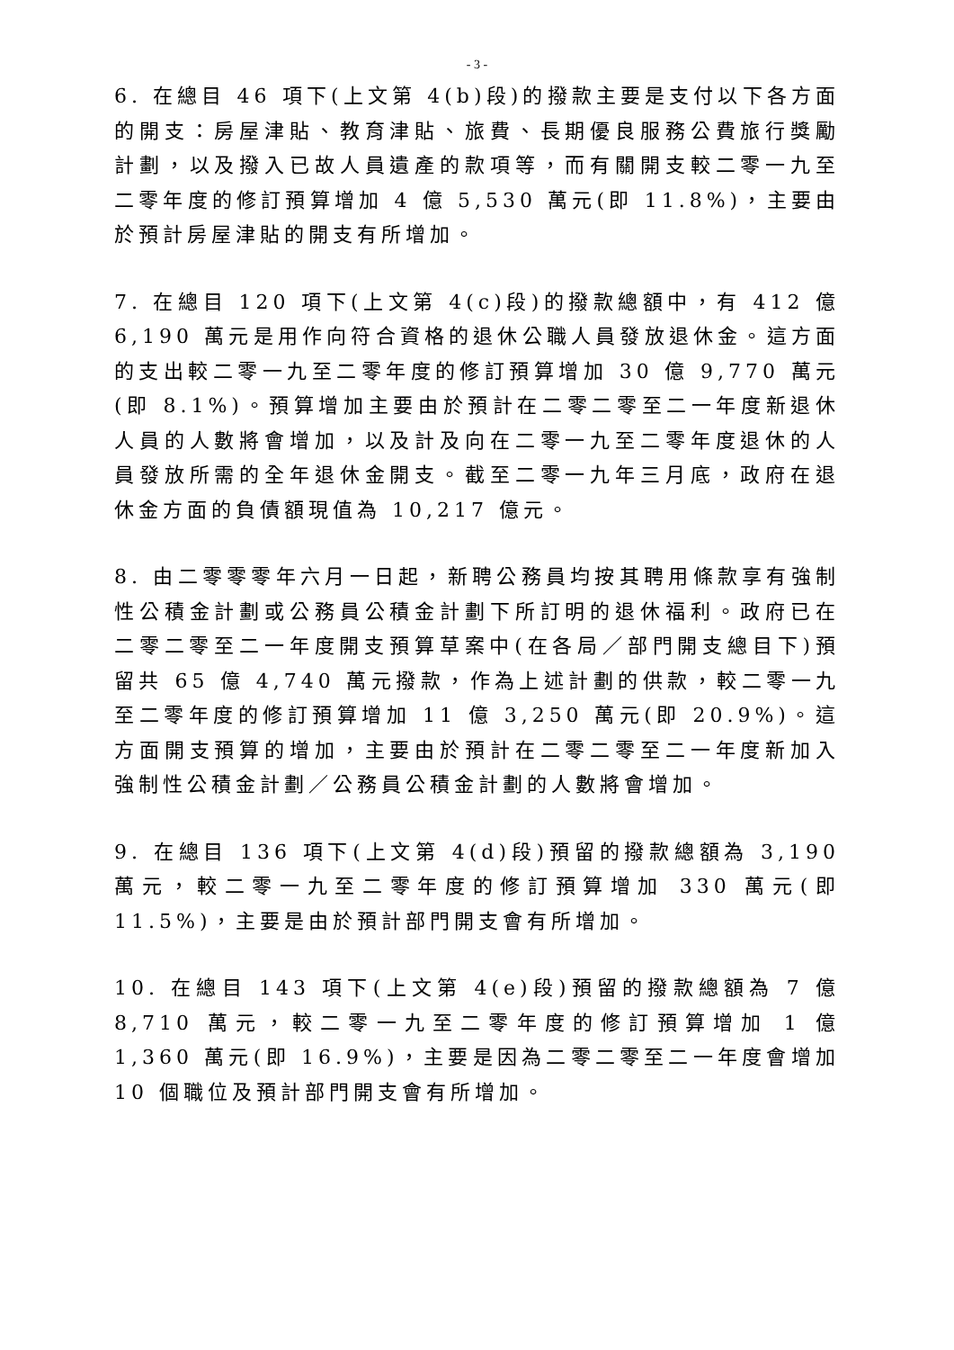- 3 -
6. 在總目 46 項下(上文第 4(b)段)的撥款主要是支付以下各方面的開支：房屋津貼、教育津貼、旅費、長期優良服務公費旅行獎勵計劃，以及撥入已故人員遺產的款項等，而有關開支較二零一九至二零年度的修訂預算增加 4 億 5,530 萬元(即 11.8%)，主要由於預計房屋津貼的開支有所增加。
7. 在總目 120 項下(上文第 4(c)段)的撥款總額中，有 412 億 6,190 萬元是用作向符合資格的退休公職人員發放退休金。這方面的支出較二零一九至二零年度的修訂預算增加 30 億 9,770 萬元(即 8.1%)。預算增加主要由於預計在二零二零至二一年度新退休人員的人數將會增加，以及計及向在二零一九至二零年度退休的人員發放所需的全年退休金開支。截至二零一九年三月底，政府在退休金方面的負債額現值為 10,217 億元。
8. 由二零零零年六月一日起，新聘公務員均按其聘用條款享有強制性公積金計劃或公務員公積金計劃下所訂明的退休福利。政府已在二零二零至二一年度開支預算草案中(在各局／部門開支總目下)預留共 65 億 4,740 萬元撥款，作為上述計劃的供款，較二零一九至二零年度的修訂預算增加 11 億 3,250 萬元(即 20.9%)。這方面開支預算的增加，主要由於預計在二零二零至二一年度新加入強制性公積金計劃／公務員公積金計劃的人數將會增加。
9. 在總目 136 項下(上文第 4(d)段)預留的撥款總額為 3,190 萬元，較二零一九至二零年度的修訂預算增加 330 萬元(即 11.5%)，主要是由於預計部門開支會有所增加。
10. 在總目 143 項下(上文第 4(e)段)預留的撥款總額為 7 億 8,710 萬元，較二零一九至二零年度的修訂預算增加 1 億 1,360 萬元(即 16.9%)，主要是因為二零二零至二一年度會增加 10 個職位及預計部門開支會有所增加。